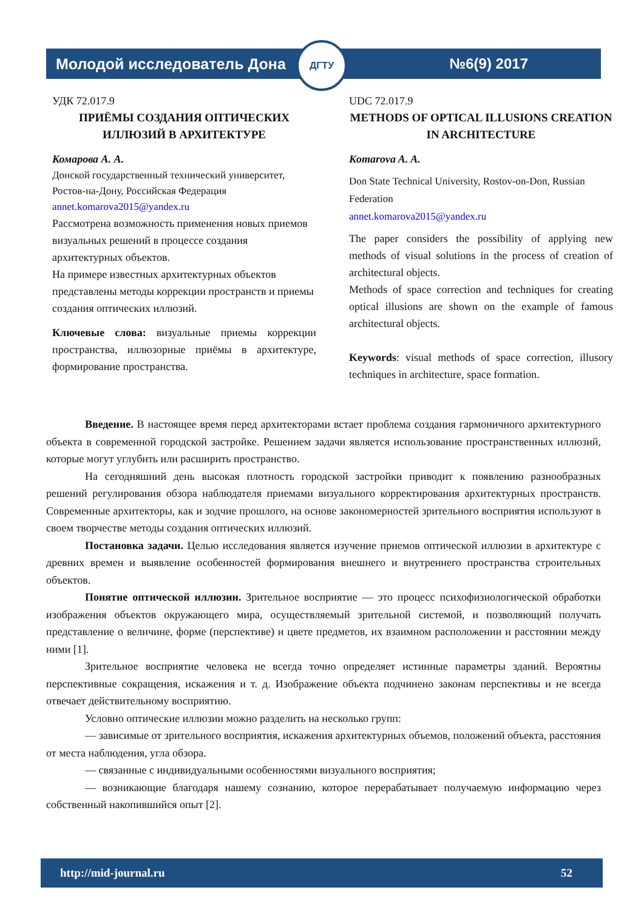Молодой исследователь Дона №6(9) 2017
ДГТУ
УДК 72.017.9
ПРИЁМЫ СОЗДАНИЯ ОПТИЧЕСКИХ ИЛЛЮЗИЙ В АРХИТЕКТУРЕ
Комарова А. А.
Донской государственный технический университет, Ростов-на-Дону, Российская Федерация
annet.komarova2015@yandex.ru
Рассмотрена возможность применения новых приемов визуальных решений в процессе создания архитектурных объектов.
На примере известных архитектурных объектов представлены методы коррекции пространств и приемы создания оптических иллюзий.
Ключевые слова: визуальные приемы коррекции пространства, иллюзорные приёмы в архитектуре, формирование пространства.
UDC 72.017.9
METHODS OF OPTICAL ILLUSIONS CREATION IN ARCHITECTURE
Komarova A. A.
Don State Technical University, Rostov-on-Don, Russian Federation
annet.komarova2015@yandex.ru
The paper considers the possibility of applying new methods of visual solutions in the process of creation of architectural objects.
Methods of space correction and techniques for creating optical illusions are shown on the example of famous architectural objects.
Keywords: visual methods of space correction, illusory techniques in architecture, space formation.
Введение. В настоящее время перед архитекторами встает проблема создания гармоничного архитектурного объекта в современной городской застройке. Решением задачи является использование пространственных иллюзий, которые могут углубить или расширить пространство.
На сегодняшний день высокая плотность городской застройки приводит к появлению разнообразных решений регулирования обзора наблюдателя приемами визуального корректирования архитектурных пространств. Современные архитекторы, как и зодчие прошлого, на основе закономерностей зрительного восприятия используют в своем творчестве методы создания оптических иллюзий.
Постановка задачи. Целью исследования является изучение приемов оптической иллюзии в архитектуре с древних времен и выявление особенностей формирования внешнего и внутреннего пространства строительных объектов.
Понятие оптической иллюзии. Зрительное восприятие — это процесс психофизиологической обработки изображения объектов окружающего мира, осуществляемый зрительной системой, и позволяющий получать представление о величине, форме (перспективе) и цвете предметов, их взаимном расположении и расстоянии между ними [1].
Зрительное восприятие человека не всегда точно определяет истинные параметры зданий. Вероятны перспективные сокращения, искажения и т. д. Изображение объекта подчинено законам перспективы и не всегда отвечает действительному восприятию.
Условно оптические иллюзии можно разделить на несколько групп:
— зависимые от зрительного восприятия, искажения архитектурных объемов, положений объекта, расстояния от места наблюдения, угла обзора.
— связанные с индивидуальными особенностями визуального восприятия;
— возникающие благодаря нашему сознанию, которое перерабатывает получаемую информацию через собственный накопившийся опыт [2].
http://mid-journal.ru 52